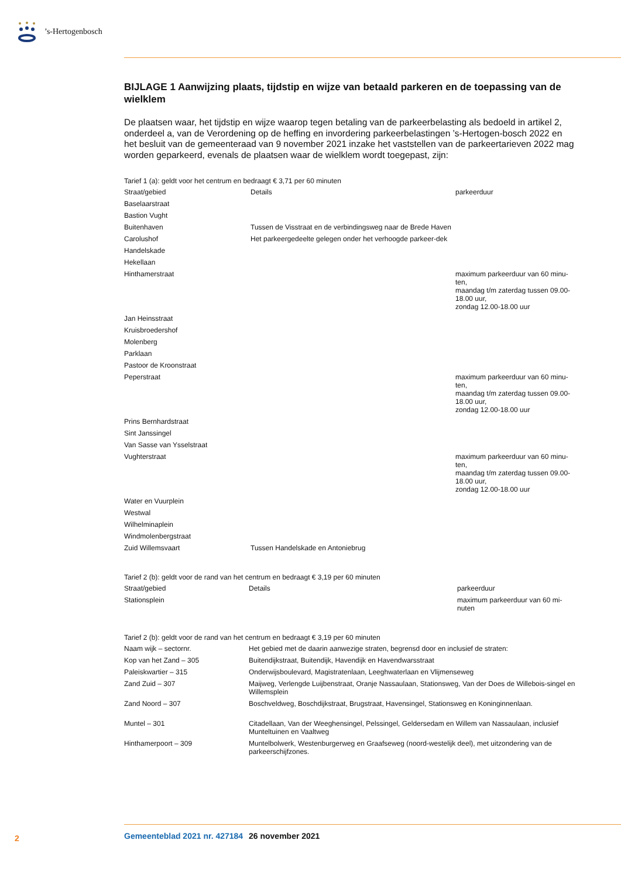’s-Hertogenbosch
BIJLAGE 1 Aanwijzing plaats, tijdstip en wijze van betaald parkeren en de toepassing van de wielklem
De plaatsen waar, het tijdstip en wijze waarop tegen betaling van de parkeerbelasting als bedoeld in artikel 2, onderdeel a, van de Verordening op de heffing en invordering parkeerbelastingen ’s-Hertogen-bosch 2022 en het besluit van de gemeenteraad van 9 november 2021 inzake het vaststellen van de parkeertarieven 2022 mag worden geparkeerd, evenals de plaatsen waar de wielklem wordt toegepast, zijn:
Tarief 1 (a): geldt voor het centrum en bedraagt € 3,71 per 60 minuten
| Straat/gebied | Details | parkeerduur |
| --- | --- | --- |
| Baselaarstraat | | |
| Bastion Vught | | |
| Buitenhaven | Tussen de Visstraat en de verbindingsweg naar de Brede Haven | |
| Carolushof | Het parkeergedeelte gelegen onder het verhoogde parkeer-dek | |
| Handelskade | | |
| Hekellaan | | |
| Hinthamerstraat | | maximum parkeerduur van 60 minu-ten, maandag t/m zaterdag tussen 09.00-18.00 uur, zondag 12.00-18.00 uur |
| Jan Heinsstraat | | |
| Kruisbroedershof | | |
| Molenberg | | |
| Parklaan | | |
| Pastoor de Kroonstraat | | |
| Peperstraat | | maximum parkeerduur van 60 minu-ten, maandag t/m zaterdag tussen 09.00-18.00 uur, zondag 12.00-18.00 uur |
| Prins Bernhardstraat | | |
| Sint Janssingel | | |
| Van Sasse van Ysselstraat | | |
| Vughterstraat | | maximum parkeerduur van 60 minu-ten, maandag t/m zaterdag tussen 09.00-18.00 uur, zondag 12.00-18.00 uur |
| Water en Vuurplein | | |
| Westwal | | |
| Wilhelminaplein | | |
| Windmolenbergstraat | | |
| Zuid Willemsvaart | Tussen Handelskade en Antoniebrug | |
Tarief 2 (b): geldt voor de rand van het centrum en bedraagt € 3,19 per 60 minuten
| Straat/gebied | Details | parkeerduur |
| --- | --- | --- |
| Stationsplein | | maximum parkeerduur van 60 mi-nuten |
Tarief 2 (b): geldt voor de rand van het centrum en bedraagt € 3,19 per 60 minuten
| Naam wijk – sectornr. | Het gebied met de daarin aanwezige straten, begrensd door en inclusief de straten: |
| --- | --- |
| Kop van het Zand – 305 | Buitendijkstraat, Buitendijk, Havendijk en Havendwarsstraat |
| Paleiskwartier – 315 | Onderwijsboulevard, Magistratenlaan, Leeghwaterlaan en Vlijmenseweg |
| Zand Zuid – 307 | Maijweg, Verlengde Luijbenstraat, Oranje Nassaulaan, Stationsweg, Van der Does de Willebois-singel en Willemsplein |
| Zand Noord – 307 | Boschveldweg, Boschdijkstraat, Brugstraat, Havensingel, Stationsweg en Koninginnenlaan. |
| Muntel – 301 | Citadellaan, Van der Weeghensingel, Pelssingel, Geldersedam en Willem van Nassaulaan, inclusief Munteltuinen en Vaaltweg |
| Hinthamerpoort – 309 | Muntelbolwerk, Westenburgerweg en Graafseweg (noord-westelijk deel), met uitzondering van de parkeerschijfzones. |
2 Gemeenteblad 2021 nr. 427184 26 november 2021